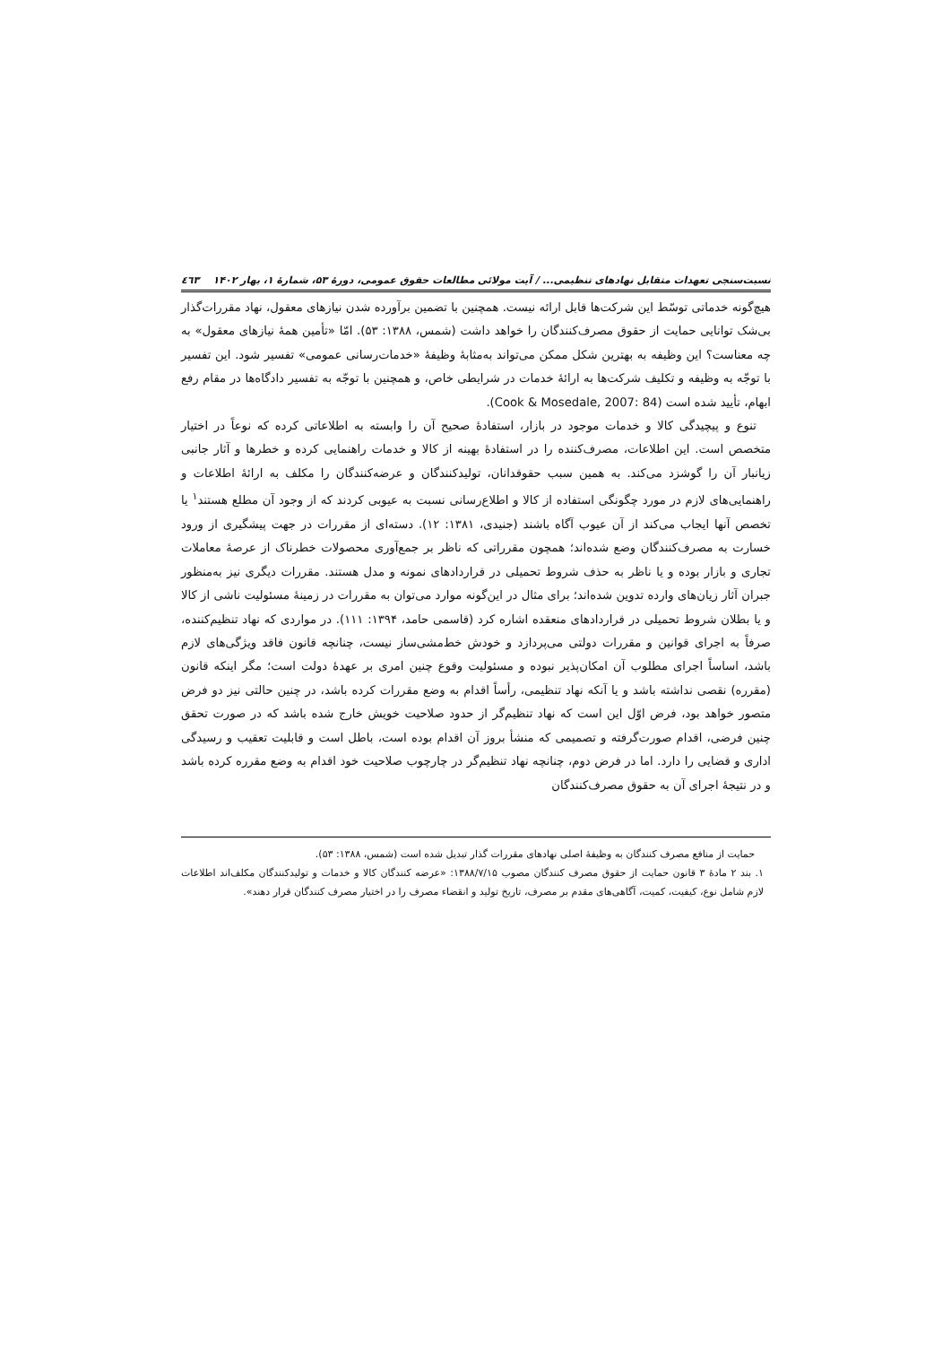نسبت‌سنجی تعهدات متقابل نهادهای تنظیمی... / آیت مولائی مطالعات حقوق عمومی، دورۀ ۵۳، شمارۀ ۱، بهار ۱۴۰۲ ٤٦٣
هیچ‌گونه خدماتی توسّط این شرکت‌ها قابل ارائه نیست. همچنین با تضمین برآورده شدن نیازهای معقول، نهاد مقررات‌گذار بی‌شک توانایی حمایت از حقوق مصرف‌کنندگان را خواهد داشت (شمس، ۱۳۸۸: ۵۳). امّا «تأمین همۀ نیازهای معقول» به چه معناست؟ این وظیفه به بهترین شکل ممکن می‌تواند به‌مثابۀ وظیفۀ «خدمات‌رسانی عمومی» تفسیر شود. این تفسیر با توجّه به وظیفه و تکلیف شرکت‌ها به ارائۀ خدمات در شرایطی خاص، و همچنین با توجّه به تفسیر دادگاه‌ها در مقام رفع ابهام، تأیید شده است (Cook & Mosedale, 2007: 84).
تنوع و پیچیدگی کالا و خدمات موجود در بازار، استفادۀ صحیح آن را وابسته به اطلاعاتی کرده که نوعاً در اختیار متخصص است. این اطلاعات، مصرف‌کننده را در استفادۀ بهینه از کالا و خدمات راهنمایی کرده و خطرها و آثار جانبی زیانبار آن را گوشزد می‌کند. به همین سبب حقوقدانان، تولیدکنندگان و عرضه‌کنندگان را مکلف به ارائۀ اطلاعات و راهنمایی‌های لازم در مورد چگونگی استفاده از کالا و اطلاع‌رسانی نسبت به عیوبی کردند که از وجود آن مطلع هستند<sup>۱</sup> یا تخصص آنها ایجاب می‌کند از آن عیوب آگاه باشند (جنیدی، ۱۳۸۱: ۱۲). دسته‌ای از مقررات در جهت پیشگیری از ورود خسارت به مصرف‌کنندگان وضع شده‌اند؛ همچون مقرراتی که ناظر بر جمع‌آوری محصولات خطرناک از عرصۀ معاملات تجاری و بازار بوده و یا ناظر به حذف شروط تحمیلی در قراردادهای نمونه و مدل هستند. مقررات دیگری نیز به‌منظور جبران آثار زیان‌های وارده تدوین شده‌اند؛ برای مثال در این‌گونه موارد می‌توان به مقررات در زمینۀ مسئولیت ناشی از کالا و یا بطلان شروط تحمیلی در قراردادهای منعقده اشاره کرد (قاسمی حامد، ۱۳۹۴: ۱۱۱). در مواردی که نهاد تنظیم‌کننده، صرفاً به اجرای قوانین و مقررات دولتی می‌پردازد و خودش خط‌مشی‌ساز نیست، چنانچه قانون فاقد ویژگی‌های لازم باشد، اساساً اجرای مطلوب آن امکان‌پذیر نبوده و مسئولیت وقوع چنین امری بر عهدۀ دولت است؛ مگر اینکه قانون (مقرره) نقصی نداشته باشد و یا آنکه نهاد تنظیمی، رأساً اقدام به وضع مقررات کرده باشد، در چنین حالتی نیز دو فرض متصور خواهد بود، فرض اوّل این است که نهاد تنظیم‌گر از حدود صلاحیت خویش خارج شده باشد که در صورت تحقق چنین فرضی، اقدام صورت‌گرفته و تصمیمی که منشأ بروز آن اقدام بوده است، باطل است و قابلیت تعقیب و رسیدگی اداری و قضایی را دارد. اما در فرض دوم، چنانچه نهاد تنظیم‌گر در چارچوب صلاحیت خود اقدام به وضع مقرره کرده باشد و در نتیجۀ اجرای آن به حقوق مصرف‌کنندگان
حمایت از منافع مصرف کنندگان به وظیفۀ اصلی نهادهای مقررات گذار تبدیل شده است (شمس، ۱۳۸۸: ۵۳).
۱. بند ۲ مادۀ ۳ قانون حمایت از حقوق مصرف کنندگان مصوب ۱۳۸۸/۷/۱۵: «عرضه کنندگان کالا و خدمات و تولیدکنندگان مکلف‌اند اطلاعات لازم شامل نوع، کیفیت، کمیت، آگاهی‌های مقدم بر مصرف، تاریخ تولید و انقضاء مصرف را در اختیار مصرف کنندگان قرار دهند».